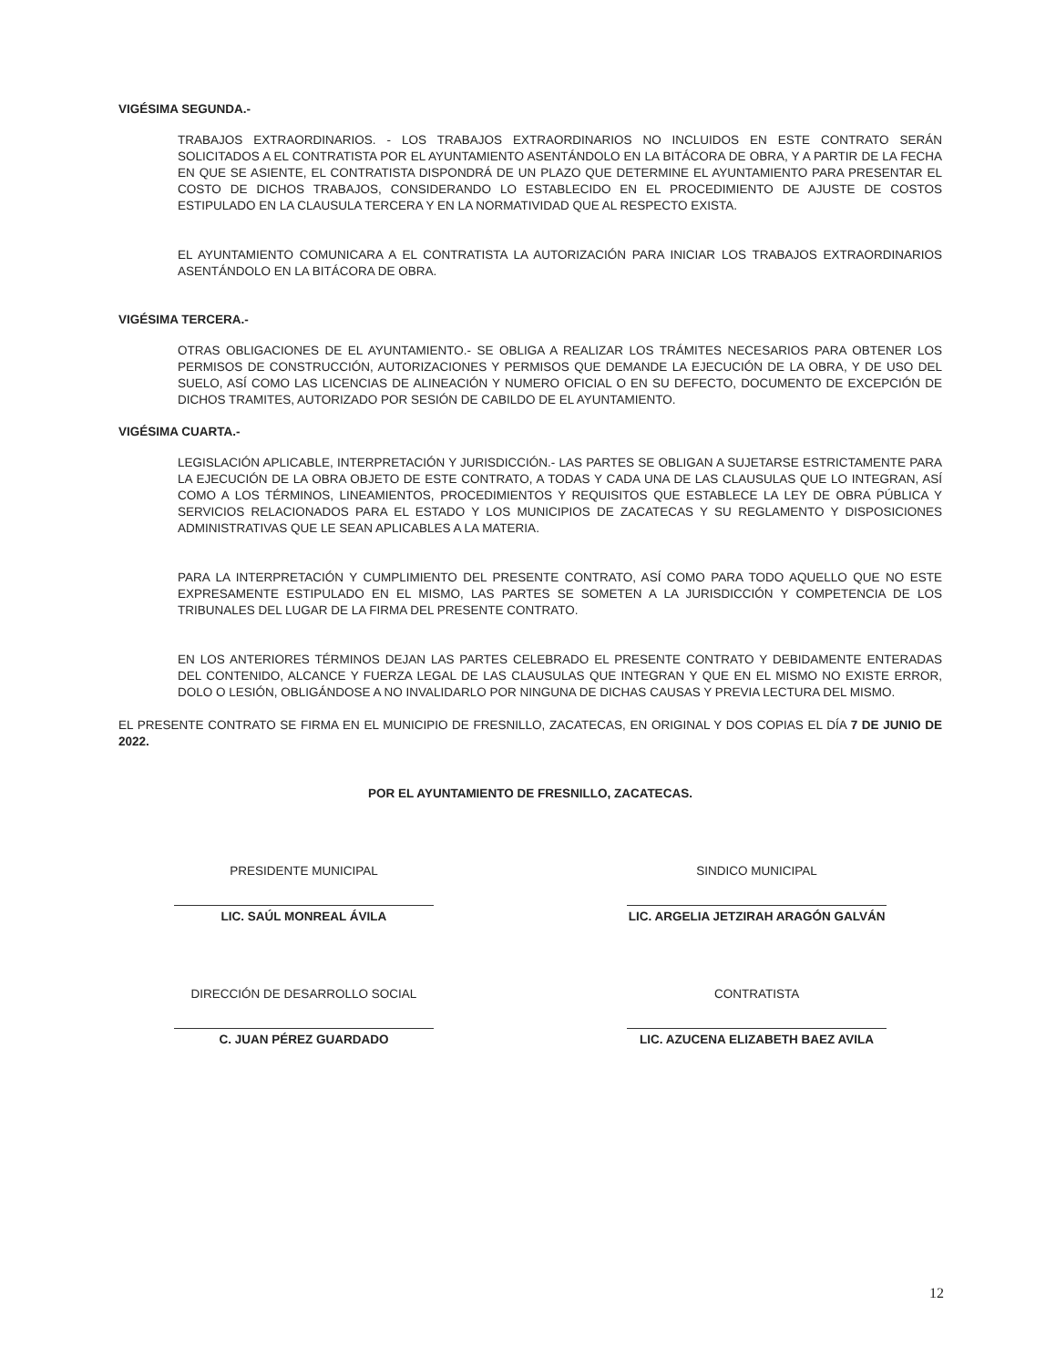VIGÉSIMA SEGUNDA.-
TRABAJOS EXTRAORDINARIOS. - LOS TRABAJOS EXTRAORDINARIOS NO INCLUIDOS EN ESTE CONTRATO SERÁN SOLICITADOS A EL CONTRATISTA POR EL AYUNTAMIENTO ASENTÁNDOLO EN LA BITÁCORA DE OBRA, Y A PARTIR DE LA FECHA EN QUE SE ASIENTE, EL CONTRATISTA DISPONDRÁ DE UN PLAZO QUE DETERMINE EL AYUNTAMIENTO PARA PRESENTAR EL COSTO DE DICHOS TRABAJOS, CONSIDERANDO LO ESTABLECIDO EN EL PROCEDIMIENTO DE AJUSTE DE COSTOS ESTIPULADO EN LA CLAUSULA TERCERA Y EN LA NORMATIVIDAD QUE AL RESPECTO EXISTA.
EL AYUNTAMIENTO COMUNICARA A EL CONTRATISTA LA AUTORIZACIÓN PARA INICIAR LOS TRABAJOS EXTRAORDINARIOS ASENTÁNDOLO EN LA BITÁCORA DE OBRA.
VIGÉSIMA TERCERA.-
OTRAS OBLIGACIONES DE EL AYUNTAMIENTO.- SE OBLIGA A REALIZAR LOS TRÁMITES NECESARIOS PARA OBTENER LOS PERMISOS DE CONSTRUCCIÓN, AUTORIZACIONES Y PERMISOS QUE DEMANDE LA EJECUCIÓN DE LA OBRA, Y DE USO DEL SUELO, ASÍ COMO LAS LICENCIAS DE ALINEACIÓN Y NUMERO OFICIAL O EN SU DEFECTO, DOCUMENTO DE EXCEPCIÓN DE DICHOS TRAMITES, AUTORIZADO POR SESIÓN DE CABILDO DE EL AYUNTAMIENTO.
VIGÉSIMA CUARTA.-
LEGISLACIÓN APLICABLE, INTERPRETACIÓN Y JURISDICCIÓN.- LAS PARTES SE OBLIGAN A SUJETARSE ESTRICTAMENTE PARA LA EJECUCIÓN DE LA OBRA OBJETO DE ESTE CONTRATO, A TODAS Y CADA UNA DE LAS CLAUSULAS QUE LO INTEGRAN, ASÍ COMO A LOS TÉRMINOS, LINEAMIENTOS, PROCEDIMIENTOS Y REQUISITOS QUE ESTABLECE LA LEY DE OBRA PÚBLICA Y SERVICIOS RELACIONADOS PARA EL ESTADO Y LOS MUNICIPIOS DE ZACATECAS Y SU REGLAMENTO Y DISPOSICIONES ADMINISTRATIVAS QUE LE SEAN APLICABLES A LA MATERIA.
PARA LA INTERPRETACIÓN Y CUMPLIMIENTO DEL PRESENTE CONTRATO, ASÍ COMO PARA TODO AQUELLO QUE NO ESTE EXPRESAMENTE ESTIPULADO EN EL MISMO, LAS PARTES SE SOMETEN A LA JURISDICCIÓN Y COMPETENCIA DE LOS TRIBUNALES DEL LUGAR DE LA FIRMA DEL PRESENTE CONTRATO.
EN LOS ANTERIORES TÉRMINOS DEJAN LAS PARTES CELEBRADO EL PRESENTE CONTRATO Y DEBIDAMENTE ENTERADAS DEL CONTENIDO, ALCANCE Y FUERZA LEGAL DE LAS CLAUSULAS QUE INTEGRAN Y QUE EN EL MISMO NO EXISTE ERROR, DOLO O LESIÓN, OBLIGÁNDOSE A NO INVALIDARLO POR NINGUNA DE DICHAS CAUSAS Y PREVIA LECTURA DEL MISMO.
EL PRESENTE CONTRATO SE FIRMA EN EL MUNICIPIO DE FRESNILLO, ZACATECAS, EN ORIGINAL Y DOS COPIAS EL DÍA 7 DE JUNIO DE 2022.
POR EL AYUNTAMIENTO DE FRESNILLO, ZACATECAS.
PRESIDENTE MUNICIPAL
LIC. SAÚL MONREAL ÁVILA
DIRECCIÓN DE DESARROLLO SOCIAL
C. JUAN PÉREZ GUARDADO
SINDICO MUNICIPAL
LIC. ARGELIA JETZIRAH ARAGÓN GALVÁN
CONTRATISTA
LIC. AZUCENA ELIZABETH BAEZ AVILA
12